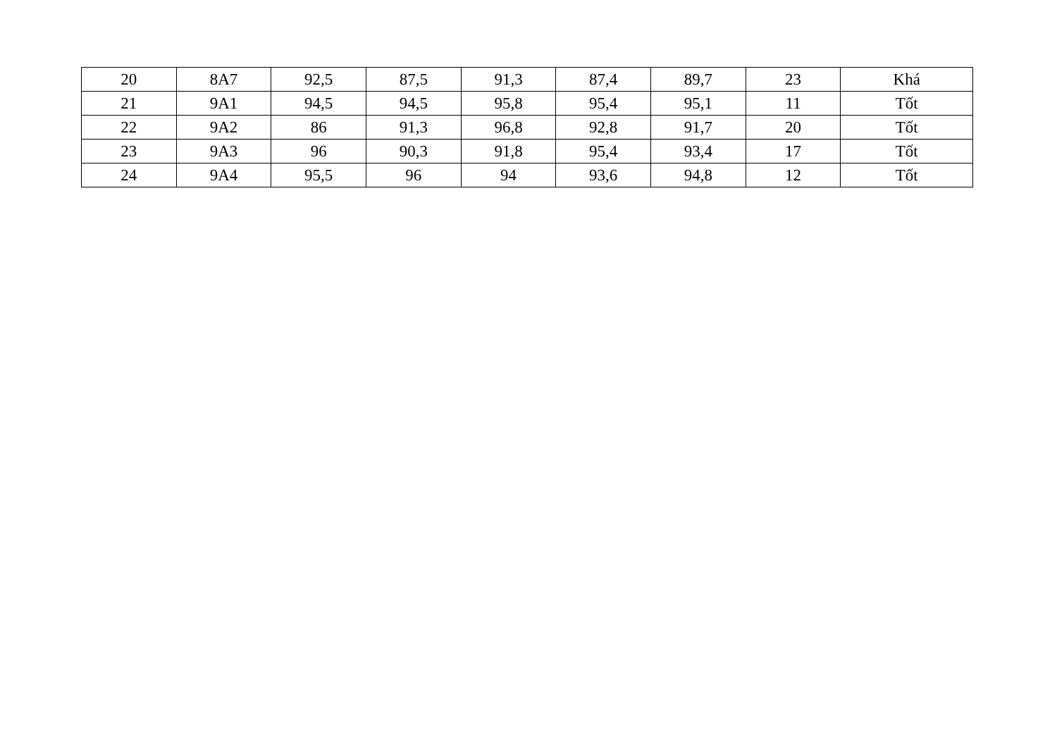| 20 | 8A7 | 92,5 | 87,5 | 91,3 | 87,4 | 89,7 | 23 | Khá |
| 21 | 9A1 | 94,5 | 94,5 | 95,8 | 95,4 | 95,1 | 11 | Tốt |
| 22 | 9A2 | 86 | 91,3 | 96,8 | 92,8 | 91,7 | 20 | Tốt |
| 23 | 9A3 | 96 | 90,3 | 91,8 | 95,4 | 93,4 | 17 | Tốt |
| 24 | 9A4 | 95,5 | 96 | 94 | 93,6 | 94,8 | 12 | Tốt |